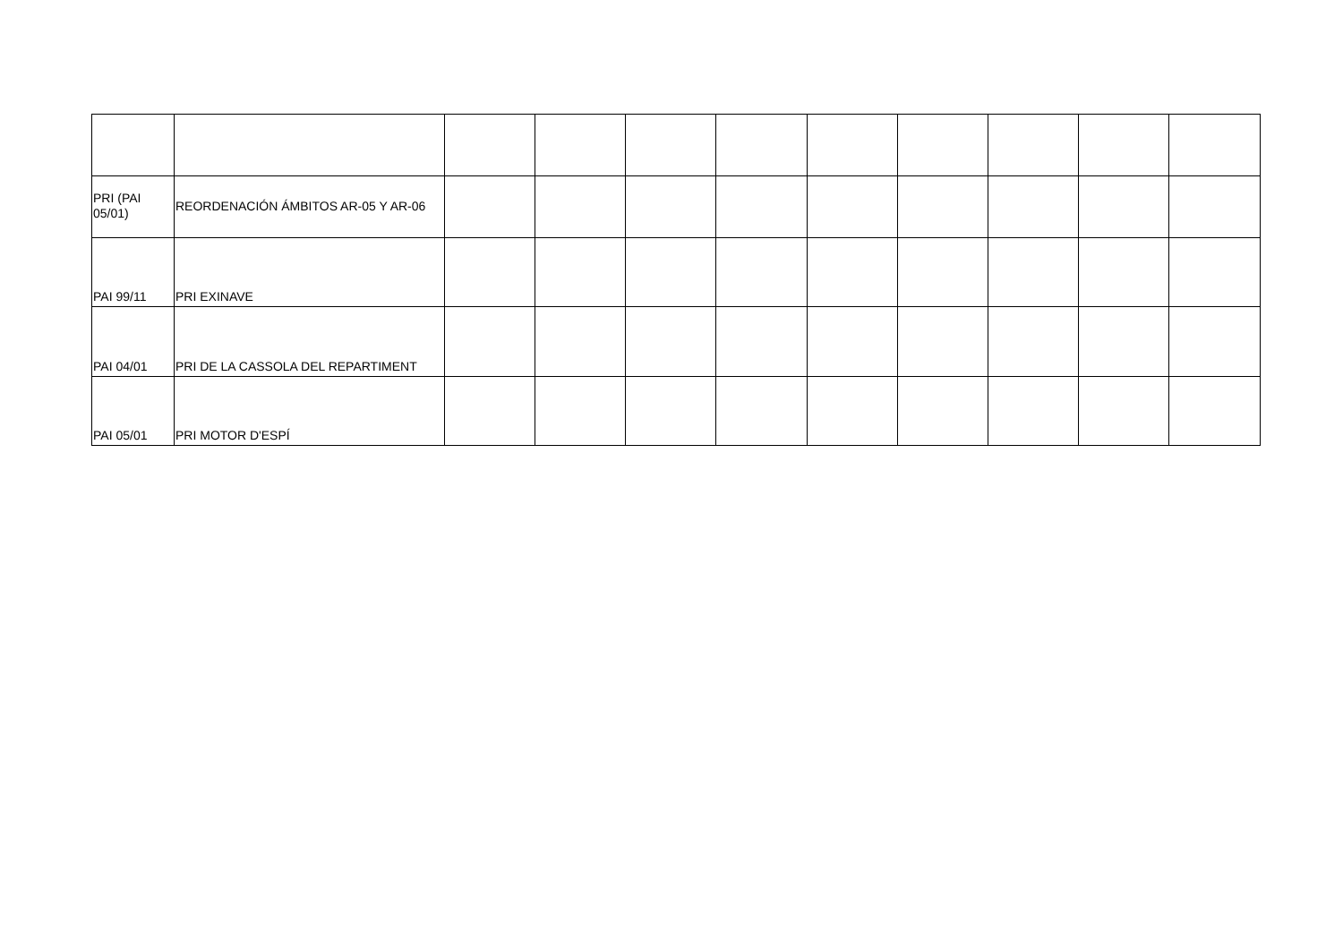| PRI (PAI 05/01) | REORDENACIÓN ÁMBITOS AR-05 Y AR-06 | | | | | | | | | |
| PAI 99/11 | PRI EXINAVE | | | | | | | | | |
| PAI 04/01 | PRI DE LA CASSOLA DEL REPARTIMENT | | | | | | | | | |
| PAI 05/01 | PRI MOTOR D'ESPÍ | | | | | | | | | |